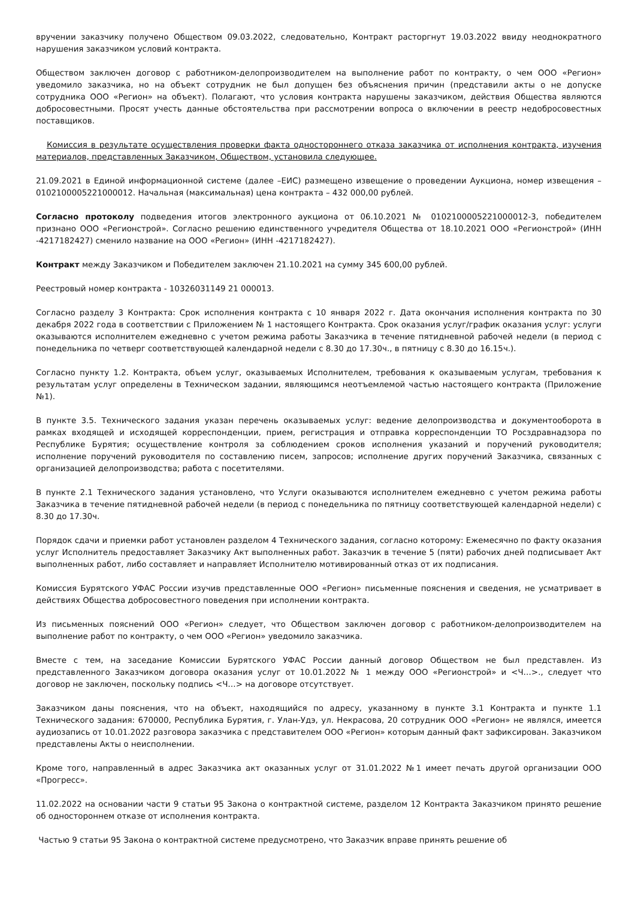вручении заказчику получено Обществом 09.03.2022, следовательно, Контракт расторгнут 19.03.2022 ввиду неоднократного нарушения заказчиком условий контракта.
Обществом заключен договор с работником-делопроизводителем на выполнение работ по контракту, о чем ООО «Регион» уведомило заказчика, но на объект сотрудник не был допущен без объяснения причин (представили акты о не допуске сотрудника ООО «Регион» на объект). Полагают, что условия контракта нарушены заказчиком, действия Общества являются добросовестными. Просят учесть данные обстоятельства при рассмотрении вопроса о включении в реестр недобросовестных поставщиков.
Комиссия в результате осуществления проверки факта одностороннего отказа заказчика от исполнения контракта, изучения материалов, представленных Заказчиком, Обществом, установила следующее.
21.09.2021 в Единой информационной системе (далее –ЕИС) размещено извещение о проведении Аукциона, номер извещения – 0102100005221000012. Начальная (максимальная) цена контракта – 432 000,00 рублей.
Согласно протоколу подведения итогов электронного аукциона от 06.10.2021 № 0102100005221000012-3, победителем признано ООО «Регионстрой». Согласно решению единственного учредителя Общества от 18.10.2021 ООО «Регионстрой» (ИНН -4217182427) сменило название на ООО «Регион» (ИНН -4217182427).
Контракт между Заказчиком и Победителем заключен 21.10.2021 на сумму 345 600,00 рублей.
Реестровый номер контракта - 10326031149 21 000013.
Согласно разделу 3 Контракта: Срок исполнения контракта с 10 января 2022 г. Дата окончания исполнения контракта по 30 декабря 2022 года в соответствии с Приложением № 1 настоящего Контракта. Срок оказания услуг/график оказания услуг: услуги оказываются исполнителем ежедневно с учетом режима работы Заказчика в течение пятидневной рабочей недели (в период с понедельника по четверг соответствующей календарной недели с 8.30 до 17.30ч., в пятницу с 8.30 до 16.15ч.).
Согласно пункту 1.2. Контракта, объем услуг, оказываемых Исполнителем, требования к оказываемым услугам, требования к результатам услуг определены в Техническом задании, являющимся неотъемлемой частью настоящего контракта (Приложение №1).
В пункте 3.5. Технического задания указан перечень оказываемых услуг: ведение делопроизводства и документооборота в рамках входящей и исходящей корреспонденции, прием, регистрация и отправка корреспонденции ТО Росздравнадзора по Республике Бурятия; осуществление контроля за соблюдением сроков исполнения указаний и поручений руководителя; исполнение поручений руководителя по составлению писем, запросов; исполнение других поручений Заказчика, связанных с организацией делопроизводства; работа с посетителями.
В пункте 2.1 Технического задания установлено, что Услуги оказываются исполнителем ежедневно с учетом режима работы Заказчика в течение пятидневной рабочей недели (в период с понедельника по пятницу соответствующей календарной недели) с 8.30 до 17.30ч.
Порядок сдачи и приемки работ установлен разделом 4 Технического задания, согласно которому: Ежемесячно по факту оказания услуг Исполнитель предоставляет Заказчику Акт выполненных работ. Заказчик в течение 5 (пяти) рабочих дней подписывает Акт выполненных работ, либо составляет и направляет Исполнителю мотивированный отказ от их подписания.
Комиссия Бурятского УФАС России изучив представленные ООО «Регион» письменные пояснения и сведения, не усматривает в действиях Общества добросовестного поведения при исполнении контракта.
Из письменных пояснений ООО «Регион» следует, что Обществом заключен договор с работником-делопроизводителем на выполнение работ по контракту, о чем ООО «Регион» уведомило заказчика.
Вместе с тем, на заседание Комиссии Бурятского УФАС России данный договор Обществом не был представлен. Из представленного Заказчиком договора оказания услуг от 10.01.2022 № 1 между ООО «Регионстрой» и <Ч…>., следует что договор не заключен, поскольку подпись <Ч…> на договоре отсутствует.
Заказчиком даны пояснения, что на объект, находящийся по адресу, указанному в пункте 3.1 Контракта и пункте 1.1 Технического задания: 670000, Республика Бурятия, г. Улан-Удэ, ул. Некрасова, 20 сотрудник ООО «Регион» не являлся, имеется аудиозапись от 10.01.2022 разговора заказчика с представителем ООО «Регион» которым данный факт зафиксирован. Заказчиком представлены Акты о неисполнении.
Кроме того, направленный в адрес Заказчика акт оказанных услуг от 31.01.2022 №1 имеет печать другой организации ООО «Прогресс».
11.02.2022 на основании части 9 статьи 95 Закона о контрактной системе, разделом 12 Контракта Заказчиком принято решение об одностороннем отказе от исполнения контракта.
Частью 9 статьи 95 Закона о контрактной системе предусмотрено, что Заказчик вправе принять решение об